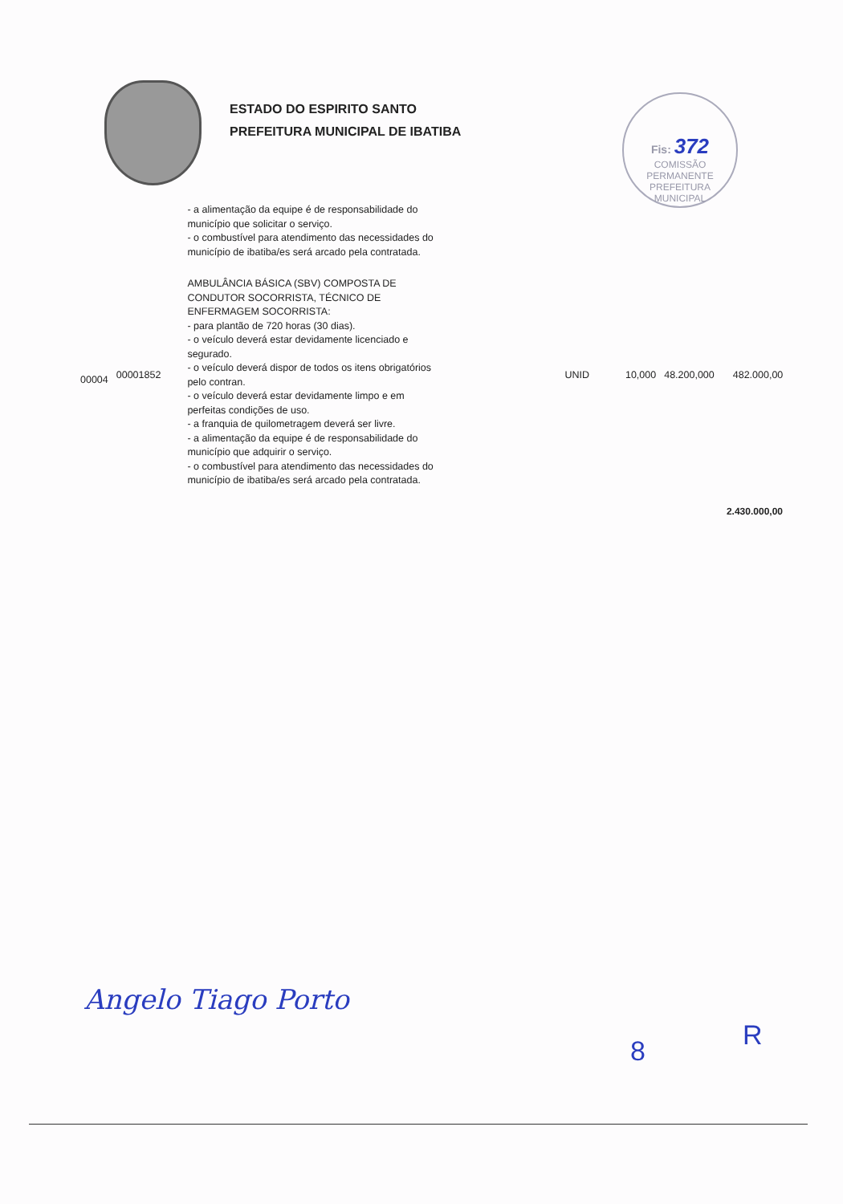ESTADO DO ESPIRITO SANTO
PREFEITURA MUNICIPAL DE IBATIBA
Fis: 372
COMISSÃO PERMANENTE
PREFEITURA MUNICIPAL
| | | - a alimentação da equipe é de responsabilidade do município que solicitar o serviço. - o combustível para atendimento das necessidades do município de ibatiba/es será arcado pela contratada. | | | | |
| 00004 | 00001852 | AMBULÂNCIA BÁSICA (SBV) COMPOSTA DE CONDUTOR SOCORRISTA, TÉCNICO DE ENFERMAGEM SOCORRISTA: - para plantão de 720 horas (30 dias). - o veículo deverá estar devidamente licenciado e segurado. - o veículo deverá dispor de todos os itens obrigatórios pelo contran. - o veículo deverá estar devidamente limpo e em perfeitas condições de uso. - a franquia de quilometragem deverá ser livre. - a alimentação da equipe é de responsabilidade do município que adquirir o serviço. - o combustível para atendimento das necessidades do município de ibatiba/es será arcado pela contratada. | UNID | 10,000 | 48.200,000 | 482.000,00 |
2.430.000,00
Angelo Tiago Porto
8 R